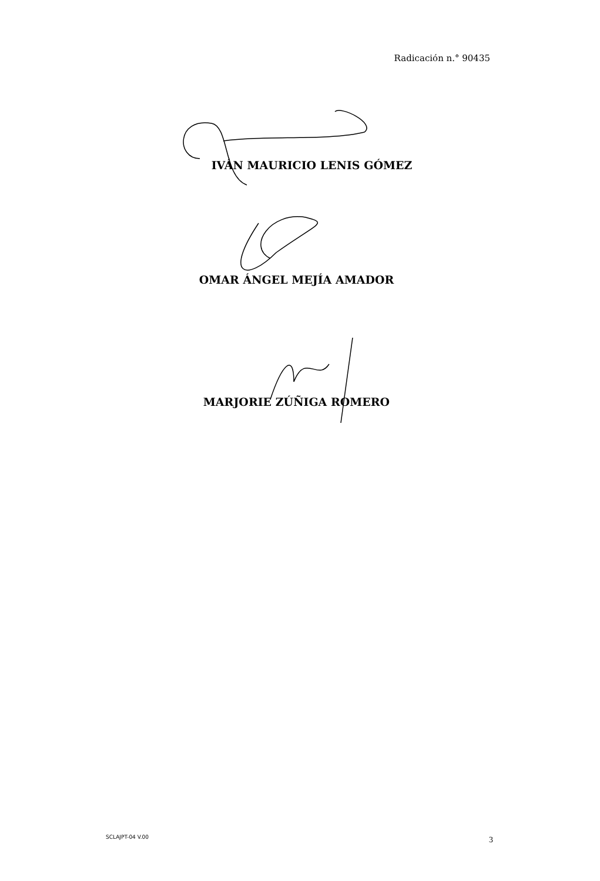Radicación n.° 90435
IVÁN MAURICIO LENIS GÓMEZ
OMAR ÁNGEL MEJÍA AMADOR
MARJORIE ZÚÑIGA ROMERO
SCLAJPT-04 V.00 3